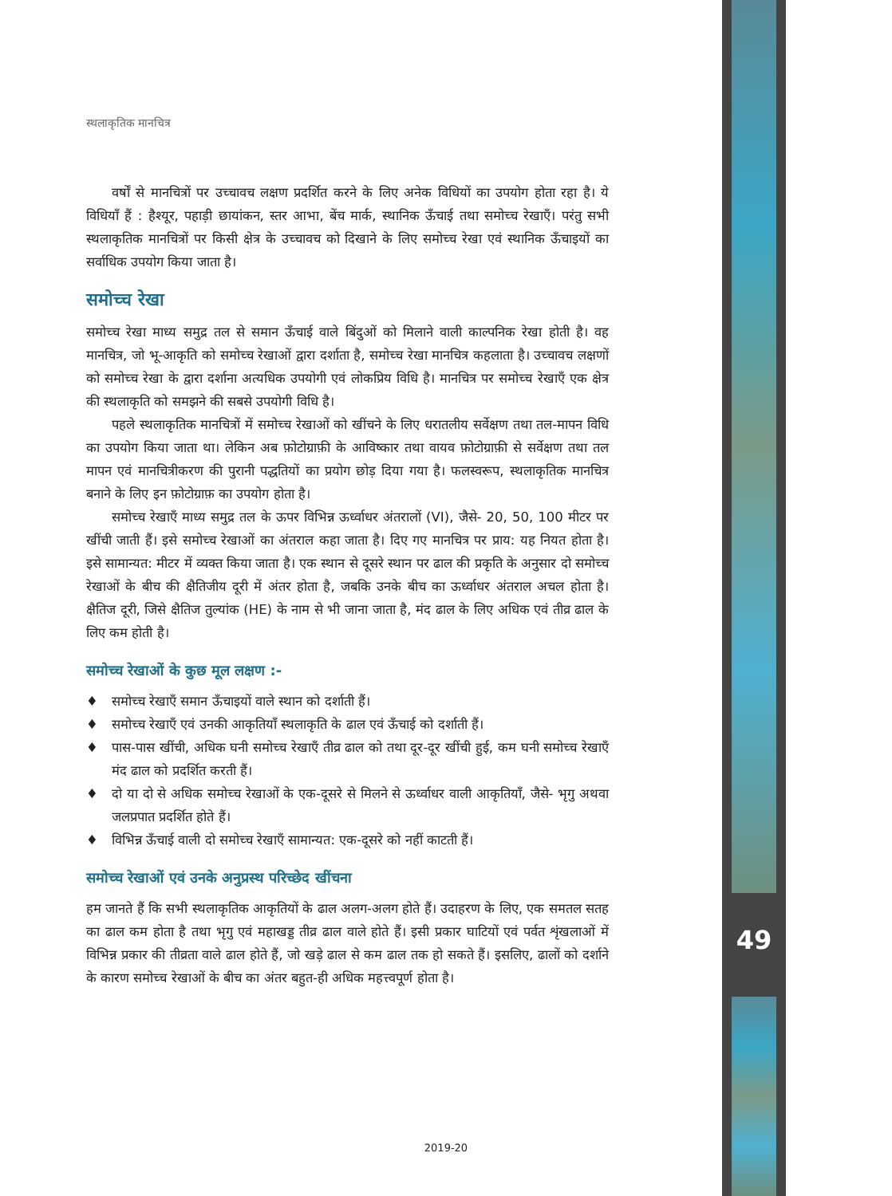49
स्थलाकृतिक मानचित्र
वर्षों से मानचित्रों पर उच्चावच लक्षण प्रदर्शित करने के लिए अनेक विधियों का उपयोग होता रहा है। ये विधियाँ हैं : हैश्यूर, पहाड़ी छायांकन, स्तर आभा, बेंच मार्क, स्थानिक ऊँचाई तथा समोच्च रेखाएँ। परंतु सभी स्थलाकृतिक मानचित्रों पर किसी क्षेत्र के उच्चावच को दिखाने के लिए समोच्च रेखा एवं स्थानिक ऊँचाइयों का सर्वाधिक उपयोग किया जाता है।
समोच्च रेखा
समोच्च रेखा माध्य समुद्र तल से समान ऊँचाई वाले बिंदुओं को मिलाने वाली काल्पनिक रेखा होती है। वह मानचित्र, जो भू-आकृति को समोच्च रेखाओं द्वारा दर्शाता है, समोच्च रेखा मानचित्र कहलाता है। उच्चावच लक्षणों को समोच्च रेखा के द्वारा दर्शाना अत्यधिक उपयोगी एवं लोकप्रिय विधि है। मानचित्र पर समोच्च रेखाएँ एक क्षेत्र की स्थलाकृति को समझने की सबसे उपयोगी विधि है।
पहले स्थलाकृतिक मानचित्रों में समोच्च रेखाओं को खींचने के लिए धरातलीय सर्वेक्षण तथा तल-मापन विधि का उपयोग किया जाता था। लेकिन अब फ़ोटोग्राफ़ी के आविष्कार तथा वायव फ़ोटोग्राफ़ी से सर्वेक्षण तथा तल मापन एवं मानचित्रीकरण की पुरानी पद्धतियों का प्रयोग छोड़ दिया गया है। फलस्वरूप, स्थलाकृतिक मानचित्र बनाने के लिए इन फ़ोटोग्राफ़ का उपयोग होता है।
समोच्च रेखाएँ माध्य समुद्र तल के ऊपर विभिन्न ऊर्ध्वाधर अंतरालों (VI), जैसे- 20, 50, 100 मीटर पर खींची जाती हैं। इसे समोच्च रेखाओं का अंतराल कहा जाता है। दिए गए मानचित्र पर प्राय: यह नियत होता है। इसे सामान्यत: मीटर में व्यक्त किया जाता है। एक स्थान से दूसरे स्थान पर ढाल की प्रकृति के अनुसार दो समोच्च रेखाओं के बीच की क्षैतिजीय दूरी में अंतर होता है, जबकि उनके बीच का ऊर्ध्वाधर अंतराल अचल होता है। क्षैतिज दूरी, जिसे क्षैतिज तुल्यांक (HE) के नाम से भी जाना जाता है, मंद ढाल के लिए अधिक एवं तीव्र ढाल के लिए कम होती है।
समोच्च रेखाओं के कुछ मूल लक्षण :-
♦ समोच्च रेखाएँ समान ऊँचाइयों वाले स्थान को दर्शाती हैं।
♦ समोच्च रेखाएँ एवं उनकी आकृतियाँ स्थलाकृति के ढाल एवं ऊँचाई को दर्शाती हैं।
♦ पास-पास खींची, अधिक घनी समोच्च रेखाएँ तीव्र ढाल को तथा दूर-दूर खींची हुई, कम घनी समोच्च रेखाएँ मंद ढाल को प्रदर्शित करती हैं।
♦ दो या दो से अधिक समोच्च रेखाओं के एक-दूसरे से मिलने से ऊर्ध्वाधर वाली आकृतियाँ, जैसे- भृगु अथवा जलप्रपात प्रदर्शित होते हैं।
♦ विभिन्न ऊँचाई वाली दो समोच्च रेखाएँ सामान्यत: एक-दूसरे को नहीं काटती हैं।
समोच्च रेखाओं एवं उनके अनुप्रस्थ परिच्छेद खींचना
हम जानते हैं कि सभी स्थलाकृतिक आकृतियों के ढाल अलग-अलग होते हैं। उदाहरण के लिए, एक समतल सतह का ढाल कम होता है तथा भृगु एवं महाखड्ड तीव्र ढाल वाले होते हैं। इसी प्रकार घाटियों एवं पर्वत शृंखलाओं में विभिन्न प्रकार की तीव्रता वाले ढाल होते हैं, जो खड़े ढाल से कम ढाल तक हो सकते हैं। इसलिए, ढालों को दर्शाने के कारण समोच्च रेखाओं के बीच का अंतर बहुत-ही अधिक महत्त्वपूर्ण होता है।
2019-20